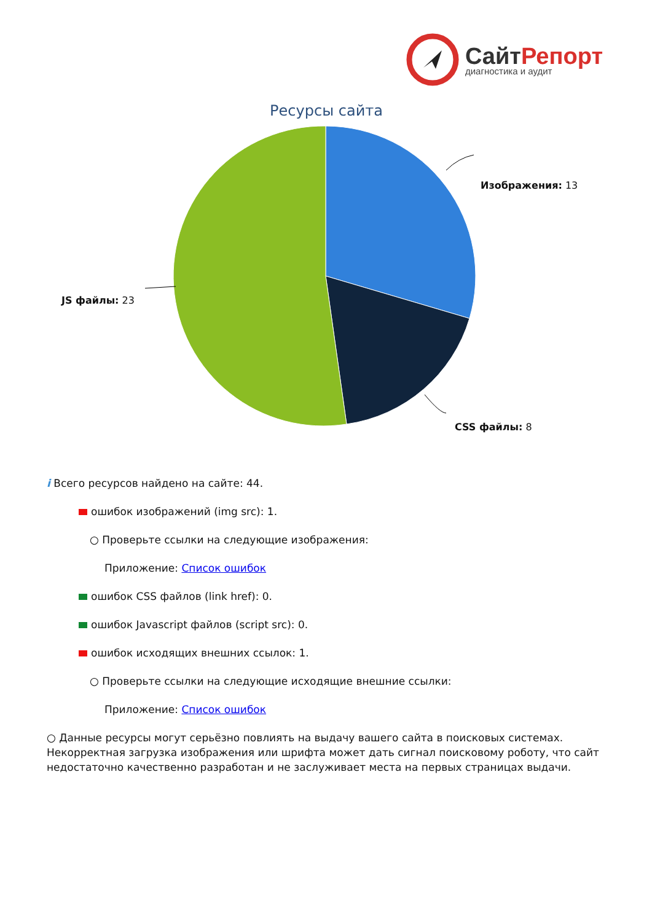Сайт Репорт
диагностика и аудит
Ресурсы сайта
Изображения: 13
CSS файлы: 8
JS файлы: 23
i Всего ресурсов найдено на сайте: 44.
ошибок изображений (img src): 1.
○ Проверьте ссылки на следующие изображения:
Приложение: Список ошибок
ошибок CSS файлов (link href): 0.
ошибок Javascript файлов (script src): 0.
ошибок исходящих внешних ссылок: 1.
○ Проверьте ссылки на следующие исходящие внешние ссылки:
Приложение: Список ошибок
○ Данные ресурсы могут серьёзно повлиять на выдачу вашего сайта в поисковых системах. Некорректная загрузка изображения или шрифта может дать сигнал поисковому роботу, что сайт недостаточно качественно разработан и не заслуживает места на первых страницах выдачи.